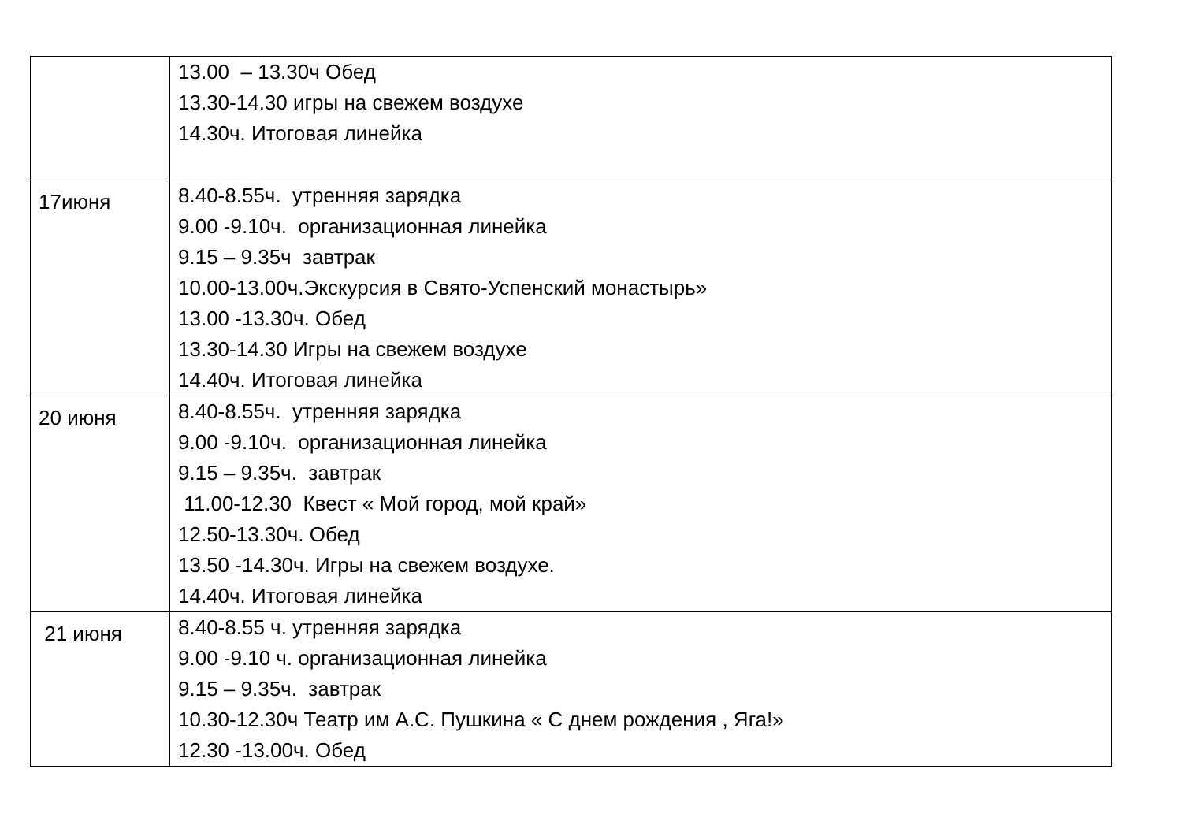| | 13.00 – 13.30ч Обед 13.30-14.30 игры на свежем воздухе 14.30ч. Итоговая линейка |
| 17июня | 8.40-8.55ч. утренняя зарядка 9.00 -9.10ч. организационная линейка 9.15 – 9.35ч завтрак 10.00-13.00ч.Экскурсия в Свято-Успенский монастырь» 13.00 -13.30ч. Обед 13.30-14.30 Игры на свежем воздухе 14.40ч. Итоговая линейка |
| 20 июня | 8.40-8.55ч. утренняя зарядка 9.00 -9.10ч. организационная линейка 9.15 – 9.35ч. завтрак 11.00-12.30 Квест « Мой город, мой край» 12.50-13.30ч. Обед 13.50 -14.30ч. Игры на свежем воздухе. 14.40ч. Итоговая линейка |
| 21 июня | 8.40-8.55 ч. утренняя зарядка 9.00 -9.10 ч. организационная линейка 9.15 – 9.35ч. завтрак 10.30-12.30ч Театр им А.С. Пушкина « С днем рождения , Яга!» 12.30 -13.00ч. Обед |